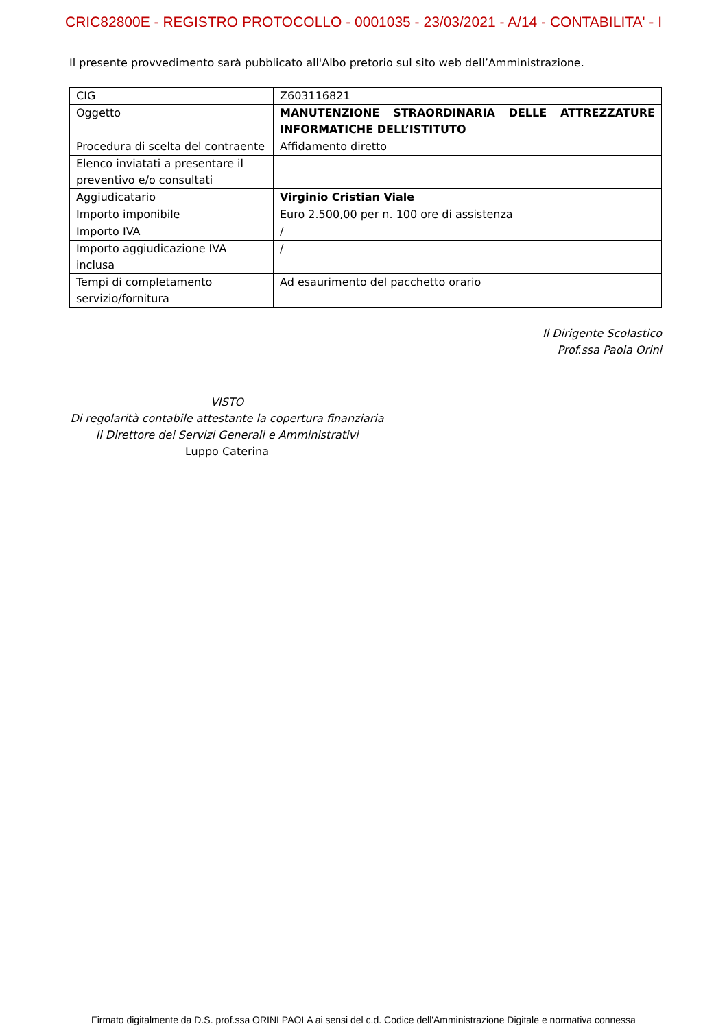CRIC82800E - REGISTRO PROTOCOLLO - 0001035 - 23/03/2021 - A/14 - CONTABILITA' - I
Il presente provvedimento sarà pubblicato all'Albo pretorio sul sito web dell’Amministrazione.
| CIG | Z603116821 |
| Oggetto | MANUTENZIONE STRAORDINARIA DELLE ATTREZZATURE INFORMATICHE DELL’ISTITUTO |
| Procedura di scelta del contraente | Affidamento diretto |
| Elenco inviatati a presentare il preventivo e/o consultati | |
| Aggiudicatario | Virginio Cristian Viale |
| Importo imponibile | Euro 2.500,00 per n. 100 ore di assistenza |
| Importo IVA | / |
| Importo aggiudicazione IVA inclusa | / |
| Tempi di completamento servizio/fornitura | Ad esaurimento del pacchetto orario |
Il Dirigente Scolastico
Prof.ssa Paola Orini
VISTO
Di regolarità contabile attestante la copertura finanziaria
Il Direttore dei Servizi Generali e Amministrativi
Luppo Caterina
Firmato digitalmente da D.S. prof.ssa ORINI PAOLA ai sensi del c.d. Codice dell'Amministrazione Digitale e normativa connessa